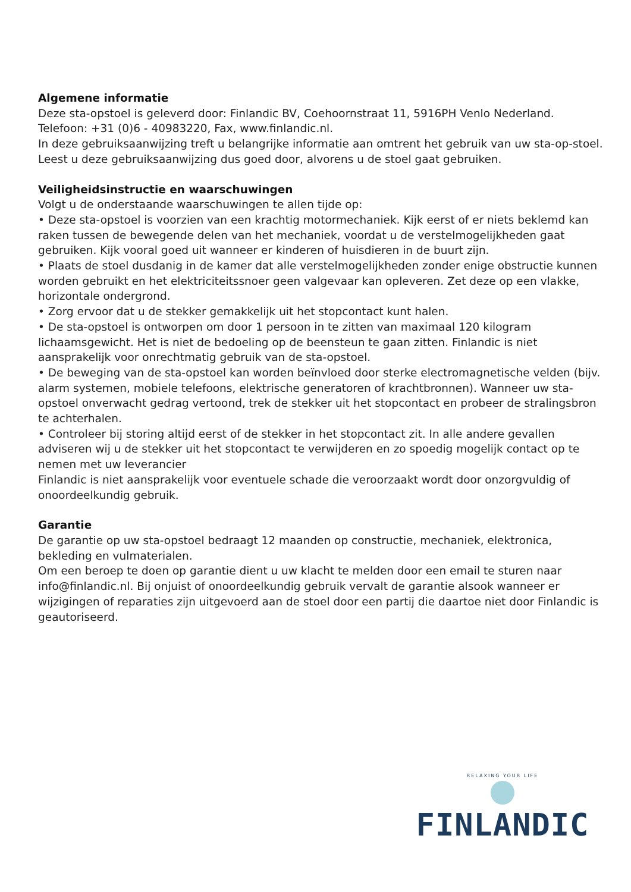Algemene informatie
Deze sta-opstoel is geleverd door: Finlandic BV, Coehoornstraat 11, 5916PH Venlo Nederland.
Telefoon: +31 (0)6 - 40983220, Fax, www.finlandic.nl.
In deze gebruiksaanwijzing treft u belangrijke informatie aan omtrent het gebruik van uw sta-op-stoel. Leest u deze gebruiksaanwijzing dus goed door, alvorens u de stoel gaat gebruiken.
Veiligheidsinstructie en waarschuwingen
Volgt u de onderstaande waarschuwingen te allen tijde op:
• Deze sta-opstoel is voorzien van een krachtig motormechaniek. Kijk eerst of er niets beklemd kan raken tussen de bewegende delen van het mechaniek, voordat u de verstelmogelijkheden gaat gebruiken. Kijk vooral goed uit wanneer er kinderen of huisdieren in de buurt zijn.
• Plaats de stoel dusdanig in de kamer dat alle verstelmogelijkheden zonder enige obstructie kunnen worden gebruikt en het elektriciteitssnoer geen valgevaar kan opleveren. Zet deze op een vlakke, horizontale ondergrond.
• Zorg ervoor dat u de stekker gemakkelijk uit het stopcontact kunt halen.
• De sta-opstoel is ontworpen om door 1 persoon in te zitten van maximaal 120 kilogram lichaamsgewicht. Het is niet de bedoeling op de beensteun te gaan zitten. Finlandic is niet aansprakelijk voor onrechtmatig gebruik van de sta-opstoel.
• De beweging van de sta-opstoel kan worden beïnvloed door sterke electromagnetische velden (bijv. alarm systemen, mobiele telefoons, elektrische generatoren of krachtbronnen). Wanneer uw sta-opstoel onverwacht gedrag vertoond, trek de stekker uit het stopcontact en probeer de stralingsbron te achterhalen.
• Controleer bij storing altijd eerst of de stekker in het stopcontact zit. In alle andere gevallen adviseren wij u de stekker uit het stopcontact te verwijderen en zo spoedig mogelijk contact op te nemen met uw leverancier
Finlandic is niet aansprakelijk voor eventuele schade die veroorzaakt wordt door onzorgvuldig of onoordeelkundig gebruik.
Garantie
De garantie op uw sta-opstoel bedraagt 12 maanden op constructie, mechaniek, elektronica, bekleding en vulmaterialen.
Om een beroep te doen op garantie dient u uw klacht te melden door een email te sturen naar info@finlandic.nl. Bij onjuist of onoordeelkundig gebruik vervalt de garantie alsook wanneer er wijzigingen of reparaties zijn uitgevoerd aan de stoel door een partij die daartoe niet door Finlandic is geautoriseerd.
RELAXING YOUR LIFE
FINLANDIC